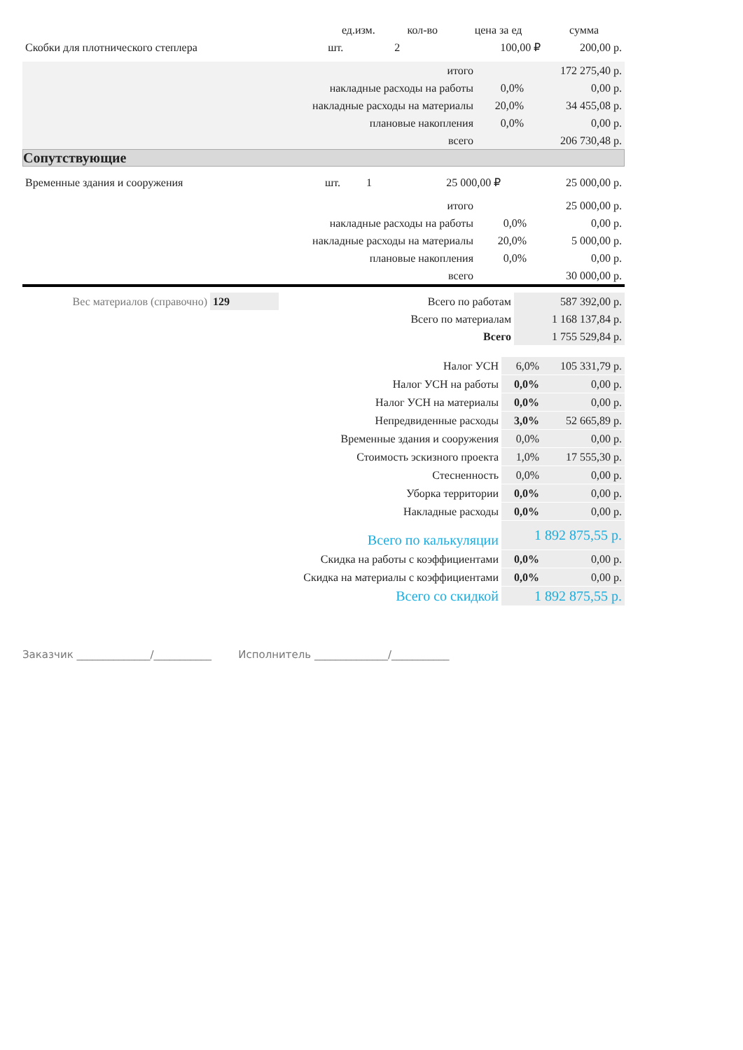| | ед.изм. | кол-во | цена за ед | сумма |
| --- | --- | --- | --- | --- |
| Скобки для плотнического степлера | шт. | 2 | 100,00 ₽ | 200,00 р. |
| итого | | 172 275,40 р. |
| накладные расходы на работы | 0,0% | 0,00 р. |
| накладные расходы на материалы | 20,0% | 34 455,08 р. |
| плановые накопления | 0,0% | 0,00 р. |
| всего | | 206 730,48 р. |
Сопутствующие
| Временные здания и сооружения | шт. | 1 | 25 000,00 ₽ | 25 000,00 р. |
| итого | | 25 000,00 р. |
| накладные расходы на работы | 0,0% | 0,00 р. |
| накладные расходы на материалы | 20,0% | 5 000,00 р. |
| плановые накопления | 0,0% | 0,00 р. |
| всего | | 30 000,00 р. |
| Вес материалов (справочно) | 129 | Всего по работам | 587 392,00 р. |
| | | Всего по материалам | 1 168 137,84 р. |
| | | Всего | 1 755 529,84 р. |
| Налог УСН | 6,0% | 105 331,79 р. |
| Налог УСН на работы | 0,0% | 0,00 р. |
| Налог УСН на материалы | 0,0% | 0,00 р. |
| Непредвиденные расходы | 3,0% | 52 665,89 р. |
| Временные здания и сооружения | 0,0% | 0,00 р. |
| Стоимость эскизного проекта | 1,0% | 17 555,30 р. |
| Стесненность | 0,0% | 0,00 р. |
| Уборка территории | 0,0% | 0,00 р. |
| Накладные расходы | 0,0% | 0,00 р. |
| Всего по калькуляции | 1 892 875,55 р. | |
| Скидка на работы с коэффициентами | 0,0% | 0,00 р. |
| Скидка на материалы с коэффициентами | 0,0% | 0,00 р. |
| Всего со скидкой | 1 892 875,55 р. | |
Заказчик ______________/___________ Исполнитель ______________/___________